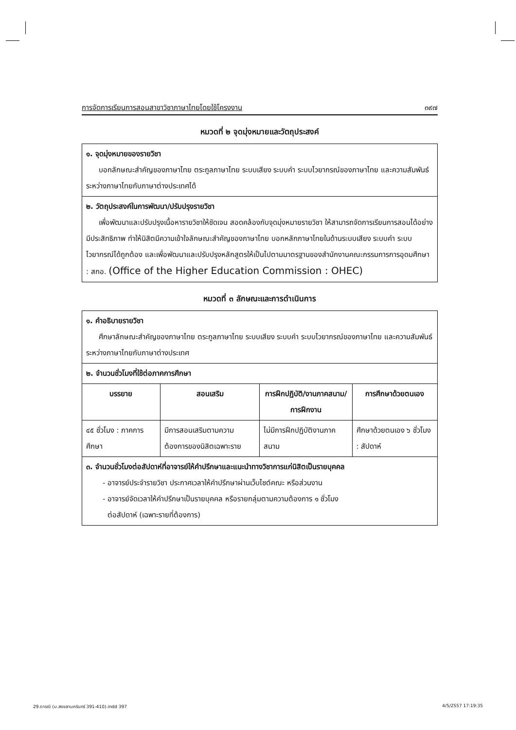การจัดการเรียนการสอนสาขาวิชาภาษาไทยโดยใช้โครงงาน ๓๙๗
หมวดที่ ๒ จุดมุ่งหมายและวัตถุประสงค์
| ๑. จุดมุ่งหมายของรายวิชา บอกลักษณะสำคัญของภาษาไทย ตระกูลภาษาไทย ระบบเสียง ระบบคำ ระบบไวยากรณ์ของภาษาไทย และความสัมพันธ์ระหว่างภาษาไทยกับภาษาต่างประเทศได้ |
| ๒. วัตถุประสงค์ในการพัฒนา/ปรับปรุงรายวิชา เพื่อพัฒนาและปรับปรุงเนื้อหารายวิชาให้ชัดเจน สอดคล้องกับจุดมุ่งหมายรายวิชา ให้สามารถจัดการเรียนการสอนได้อย่างมีประสิทธิภาพ ทำให้นิสิตมีความเข้าใจลักษณะสำคัญของภาษาไทย บอกหลักภาษาไทยในด้านระบบเสียง ระบบคำ ระบบไวยากรณ์ได้ถูกต้อง และเพื่อพัฒนาและปรับปรุงหลักสูตรให้เป็นไปตามมาตรฐานของสำนักงานคณะกรรมการการอุดมศึกษา : สกอ. (Office of the Higher Education Commission : OHEC) |
หมวดที่ ๓ ลักษณะและการดำเนินการ
| ๑. คำอธิบายรายวิชา ศึกษาลักษณะสำคัญของภาษาไทย ตระกูลภาษาไทย ระบบเสียง ระบบคำ ระบบไวยากรณ์ของภาษาไทย และความสัมพันธ์ระหว่างภาษาไทยกับภาษาต่างประเทศ | | | |
| ๒. จำนวนชั่วโมงที่ใช้ต่อภาคการศึกษา | | | |
| บรรยาย | สอนเสริม | การฝึกปฏิบัติ/งานภาคสนาม/การฝึกงาน | การศึกษาด้วยตนเอง |
| ๔๕ ชั่วโมง : ภาคการศึกษา | มีการสอนเสริมตามความต้องการของนิสิตเฉพาะราย | ไม่มีการฝึกปฏิบัติงานภาคสนาม | ศึกษาด้วยตนเอง ๖ ชั่วโมง : สัปดาห์ |
| ๓. จำนวนชั่วโมงต่อสัปดาห์ที่อาจารย์ให้คำปรึกษาและแนะนำทางวิชาการแก่นิสิตเป็นรายบุคคล - อาจารย์ประจำรายวิชา ประกาศเวลาให้คำปรึกษาผ่านเว็บไซต์คณะ หรือส่วนงาน - อาจารย์จัดเวลาให้คำปรึกษาเป็นรายบุคคล หรือรายกลุ่มตามความต้องการ ๑ ชั่วโมง ต่อสัปดาห์ (เฉพาะรายที่ต้องการ) | | | |
29.ดารณี (ม.สงขลานครินทร์ 391-410).indd 397 4/5/2557 17:19:35